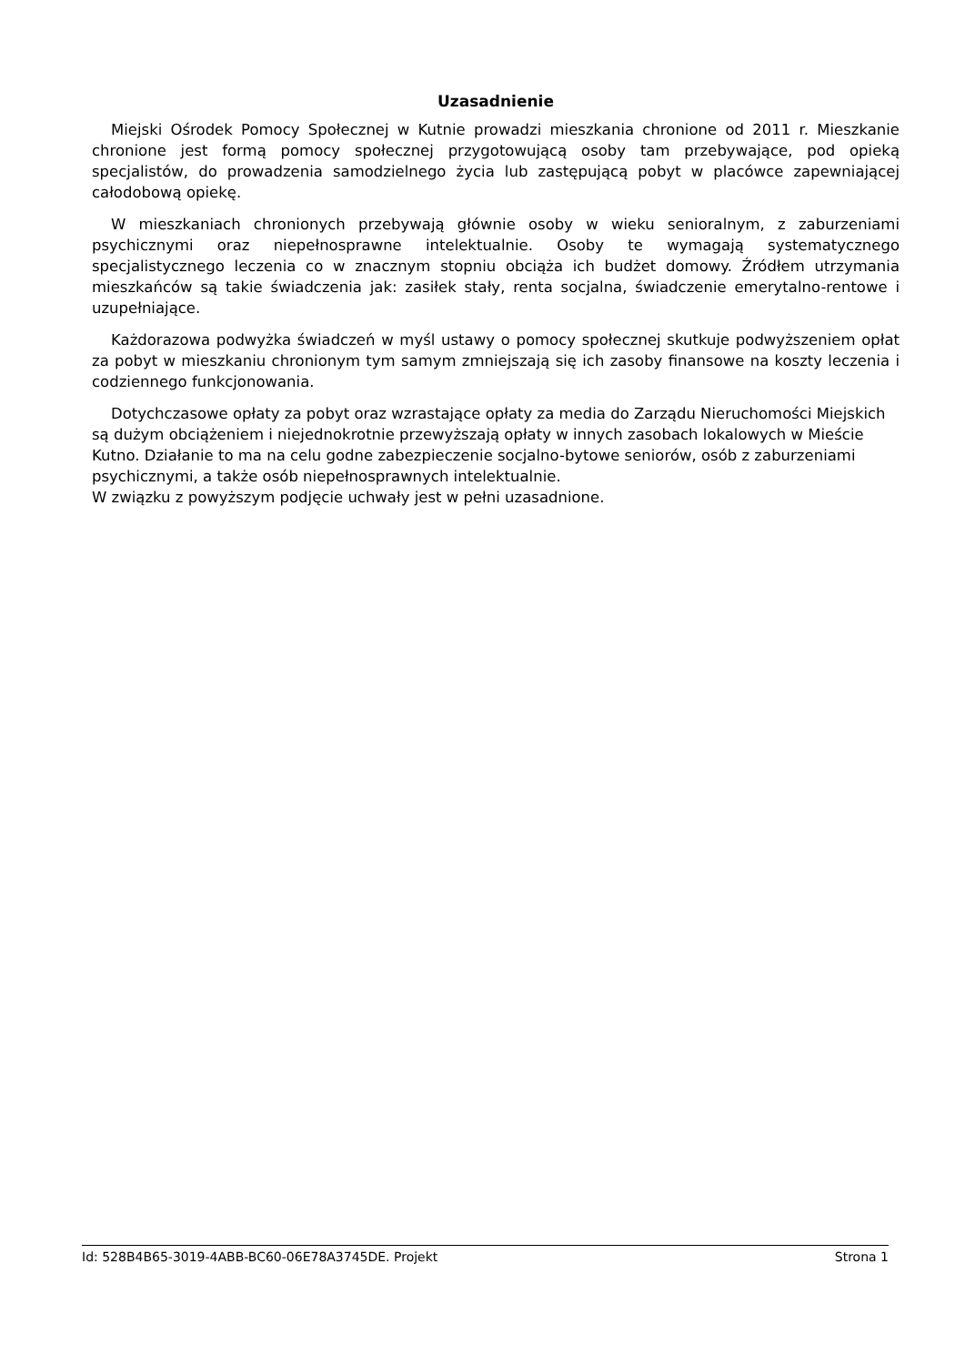Uzasadnienie
Miejski Ośrodek Pomocy Społecznej w Kutnie prowadzi mieszkania chronione od 2011 r. Mieszkanie chronione jest formą pomocy społecznej przygotowującą osoby tam przebywające, pod opieką specjalistów, do prowadzenia samodzielnego życia lub zastępującą pobyt w placówce zapewniającej całodobową opiekę.
W mieszkaniach chronionych przebywają głównie osoby w wieku senioralnym, z zaburzeniami psychicznymi oraz niepełnosprawne intelektualnie. Osoby te wymagają systematycznego specjalistycznego leczenia co w znacznym stopniu obciąża ich budżet domowy. Źródłem utrzymania mieszkańców są takie świadczenia jak: zasiłek stały, renta socjalna, świadczenie emerytalno-rentowe i uzupełniające.
Każdorazowa podwyżka świadczeń w myśl ustawy o pomocy społecznej skutkuje podwyższeniem opłat za pobyt w mieszkaniu chronionym tym samym zmniejszają się ich zasoby finansowe na koszty leczenia i codziennego funkcjonowania.
Dotychczasowe opłaty za pobyt oraz wzrastające opłaty za media do Zarządu Nieruchomości Miejskich są dużym obciążeniem i niejednokrotnie przewyższają opłaty w innych zasobach lokalowych w Mieście Kutno. Działanie to ma na celu godne zabezpieczenie socjalno-bytowe seniorów, osób z zaburzeniami psychicznymi, a także osób niepełnosprawnych intelektualnie.
W związku z powyższym podjęcie uchwały jest w pełni uzasadnione.
Id: 528B4B65-3019-4ABB-BC60-06E78A3745DE. Projekt Strona 1